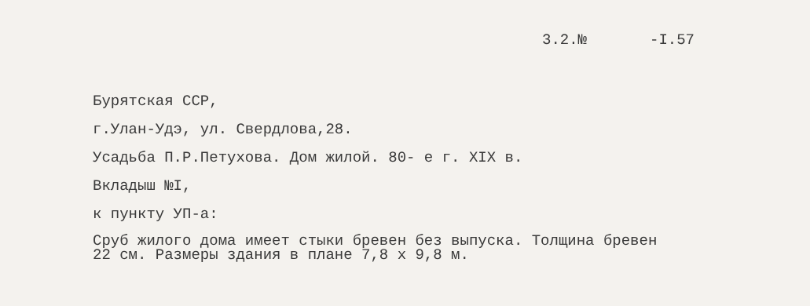3.2.№ -I.57
Бурятская ССР,
г.Улан-Удэ, ул. Свердлова,28.
Усадьба П.Р.Петухова. Дом жилой. 80- е г. XIX в.
Вкладыш №I,
к пункту УП-а:
Сруб жилого дома имеет стыки бревен без выпуска. Толщина бревен
22 см. Размеры здания в плане 7,8 х 9,8 м.